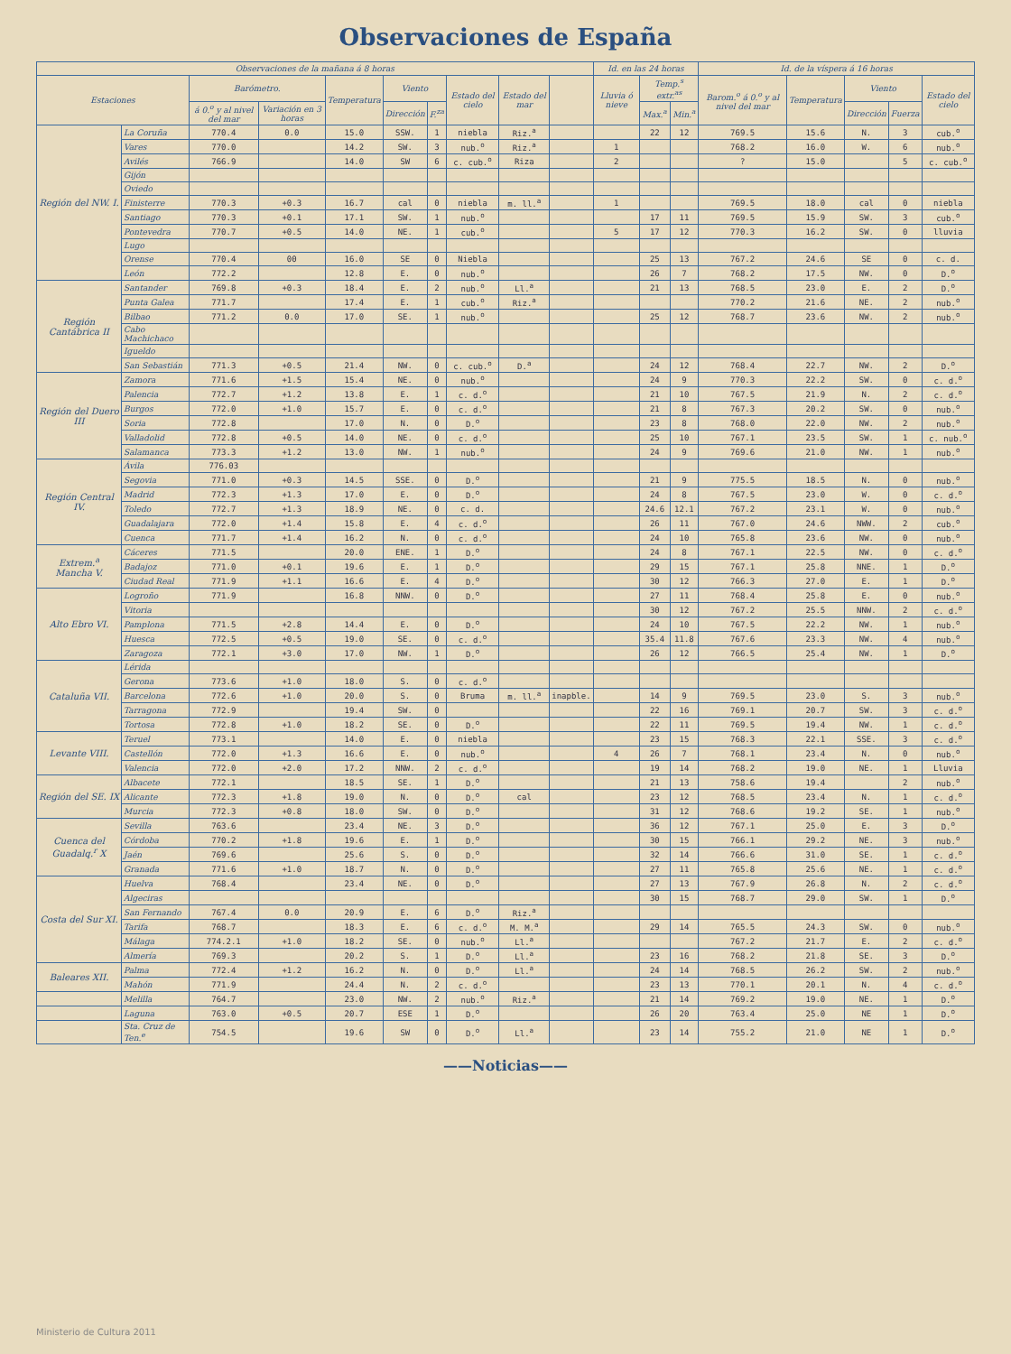Observaciones de España
| Observaciones de la mañana á 8 horas | | | | | | | | | | Id. en las 24 horas | | | Id. de la víspera á 16 horas | | | | |
| --- | --- | --- | --- | --- | --- | --- | --- | --- | --- | --- | --- | --- | --- | --- | --- | --- | --- |
| Estaciones | | Barómetro. | | Temperatura | Viento | | Estado del cielo | Estado del mar | | Lluvia ó nieve | Temp.<sup>s</sup> extr.<sup>as</sup> | | Barom.<sup>o</sup> á 0.<sup>o</sup> y al nivel del mar | Temperatura | Viento | | Estado del cielo |
| | | á 0.<sup>o</sup> y al nivel del mar | Variación en 3 horas | | Dirección | F.<sup>za</sup> | | | | | Max.<sup>a</sup> | Min.<sup>a</sup> | | | Dirección | Fuerza | |
| Región del NW. I. | La Coruña | 770.4 | 0.0 | 15.0 | SSW. | 1 | niebla | Riz.<sup>a</sup> | | | 22 | 12 | 769.5 | 15.6 | N. | 3 | cub.<sup>o</sup> |
| | Vares | 770.0 | | 14.2 | SW. | 3 | nub.<sup>o</sup> | Riz.<sup>a</sup> | | 1 | | | 768.2 | 16.0 | W. | 6 | nub.<sup>o</sup> |
| | Avilés | 766.9 | | 14.0 | SW | 6 | c. cub.<sup>o</sup> | Riza | | 2 | | | ? | 15.0 | | 5 | c. cub.<sup>o</sup> |
| | Gijón | | | | | | | | | | | | | | | | |
| | Oviedo | | | | | | | | | | | | | | | | |
| | Finisterre | 770.3 | +0.3 | 16.7 | cal | 0 | niebla | m. ll.<sup>a</sup> | | 1 | | | 769.5 | 18.0 | cal | 0 | niebla |
| | Santiago | 770.3 | +0.1 | 17.1 | SW. | 1 | nub.<sup>o</sup> | | | | 17 | 11 | 769.5 | 15.9 | SW. | 3 | cub.<sup>o</sup> |
| | Pontevedra | 770.7 | +0.5 | 14.0 | NE. | 1 | cub.<sup>o</sup> | | | 5 | 17 | 12 | 770.3 | 16.2 | SW. | 0 | lluvia |
| | Lugo | | | | | | | | | | | | | | | | |
| | Orense | 770.4 | 00 | 16.0 | SE | 0 | Niebla | | | | 25 | 13 | 767.2 | 24.6 | SE | 0 | c. d. |
| | León | 772.2 | | 12.8 | E. | 0 | nub.<sup>o</sup> | | | | 26 | 7 | 768.2 | 17.5 | NW. | 0 | D.<sup>o</sup> |
| Región Cantábrica II | Santander | 769.8 | +0.3 | 18.4 | E. | 2 | nub.<sup>o</sup> | Ll.<sup>a</sup> | | | 21 | 13 | 768.5 | 23.0 | E. | 2 | D.<sup>o</sup> |
| | Punta Galea | 771.7 | | 17.4 | E. | 1 | cub.<sup>o</sup> | Riz.<sup>a</sup> | | | | | 770.2 | 21.6 | NE. | 2 | nub.<sup>o</sup> |
| | Bilbao | 771.2 | 0.0 | 17.0 | SE. | 1 | nub.<sup>o</sup> | | | | 25 | 12 | 768.7 | 23.6 | NW. | 2 | nub.<sup>o</sup> |
| | Cabo Machichaco | | | | | | | | | | | | | | | | |
| | Igueldo | | | | | | | | | | | | | | | | |
| | San Sebastián | 771.3 | +0.5 | 21.4 | NW. | 0 | c. cub.<sup>o</sup> | D.<sup>a</sup> | | | 24 | 12 | 768.4 | 22.7 | NW. | 2 | D.<sup>o</sup> |
| Región del Duero III | Zamora | 771.6 | +1.5 | 15.4 | NE. | 0 | nub.<sup>o</sup> | | | | 24 | 9 | 770.3 | 22.2 | SW. | 0 | c. d.<sup>o</sup> |
| | Palencia | 772.7 | +1.2 | 13.8 | E. | 1 | c. d.<sup>o</sup> | | | | 21 | 10 | 767.5 | 21.9 | N. | 2 | c. d.<sup>o</sup> |
| | Burgos | 772.0 | +1.0 | 15.7 | E. | 0 | c. d.<sup>o</sup> | | | | 21 | 8 | 767.3 | 20.2 | SW. | 0 | nub.<sup>o</sup> |
| | Soria | 772.8 | | 17.0 | N. | 0 | D.<sup>o</sup> | | | | 23 | 8 | 768.0 | 22.0 | NW. | 2 | nub.<sup>o</sup> |
| | Valladolid | 772.8 | +0.5 | 14.0 | NE. | 0 | c. d.<sup>o</sup> | | | | 25 | 10 | 767.1 | 23.5 | SW. | 1 | c. nub.<sup>o</sup> |
| | Salamanca | 773.3 | +1.2 | 13.0 | NW. | 1 | nub.<sup>o</sup> | | | | 24 | 9 | 769.6 | 21.0 | NW. | 1 | nub.<sup>o</sup> |
| Región Central IV. | Ávila | 776.03 | | | | | | | | | | | | | | | |
| | Segovia | 771.0 | +0.3 | 14.5 | SSE. | 0 | D.<sup>o</sup> | | | | 21 | 9 | 775.5 | 18.5 | N. | 0 | nub.<sup>o</sup> |
| | Madrid | 772.3 | +1.3 | 17.0 | E. | 0 | D.<sup>o</sup> | | | | 24 | 8 | 767.5 | 23.0 | W. | 0 | c. d.<sup>o</sup> |
| | Toledo | 772.7 | +1.3 | 18.9 | NE. | 0 | c. d. | | | | 24.6 | 12.1 | 767.2 | 23.1 | W. | 0 | nub.<sup>o</sup> |
| | Guadalajara | 772.0 | +1.4 | 15.8 | E. | 4 | c. d.<sup>o</sup> | | | | 26 | 11 | 767.0 | 24.6 | NWW. | 2 | cub.<sup>o</sup> |
| | Cuenca | 771.7 | +1.4 | 16.2 | N. | 0 | c. d.<sup>o</sup> | | | | 24 | 10 | 765.8 | 23.6 | NW. | 0 | nub.<sup>o</sup> |
| Extrem.<sup>a</sup> Mancha V. | Cáceres | 771.5 | | 20.0 | ENE. | 1 | D.<sup>o</sup> | | | | 24 | 8 | 767.1 | 22.5 | NW. | 0 | c. d.<sup>o</sup> |
| | Badajoz | 771.0 | +0.1 | 19.6 | E. | 1 | D.<sup>o</sup> | | | | 29 | 15 | 767.1 | 25.8 | NNE. | 1 | D.<sup>o</sup> |
| | Ciudad Real | 771.9 | +1.1 | 16.6 | E. | 4 | D.<sup>o</sup> | | | | 30 | 12 | 766.3 | 27.0 | E. | 1 | D.<sup>o</sup> |
| Alto Ebro VI. | Logroño | 771.9 | | 16.8 | NNW. | 0 | D.<sup>o</sup> | | | | 27 | 11 | 768.4 | 25.8 | E. | 0 | nub.<sup>o</sup> |
| | Vitoria | | | | | | | | | | 30 | 12 | 767.2 | 25.5 | NNW. | 2 | c. d.<sup>o</sup> |
| | Pamplona | 771.5 | +2.8 | 14.4 | E. | 0 | D.<sup>o</sup> | | | | 24 | 10 | 767.5 | 22.2 | NW. | 1 | nub.<sup>o</sup> |
| | Huesca | 772.5 | +0.5 | 19.0 | SE. | 0 | c. d.<sup>o</sup> | | | | 35.4 | 11.8 | 767.6 | 23.3 | NW. | 4 | nub.<sup>o</sup> |
| | Zaragoza | 772.1 | +3.0 | 17.0 | NW. | 1 | D.<sup>o</sup> | | | | 26 | 12 | 766.5 | 25.4 | NW. | 1 | D.<sup>o</sup> |
| Cataluña VII. | Lérida | | | | | | | | | | | | | | | | |
| | Gerona | 773.6 | +1.0 | 18.0 | S. | 0 | c. d.<sup>o</sup> | | | | | | | | | | |
| | Barcelona | 772.6 | +1.0 | 20.0 | S. | 0 | Bruma | m. ll.<sup>a</sup> | inapble. | | 14 | 9 | 769.5 | 23.0 | S. | 3 | nub.<sup>o</sup> |
| | Tarragona | 772.9 | | 19.4 | SW. | 0 | | | | | 22 | 16 | 769.1 | 20.7 | SW. | 3 | c. d.<sup>o</sup> |
| | Tortosa | 772.8 | +1.0 | 18.2 | SE. | 0 | D.<sup>o</sup> | | | | 22 | 11 | 769.5 | 19.4 | NW. | 1 | c. d.<sup>o</sup> |
| Levante VIII. | Teruel | 773.1 | | 14.0 | E. | 0 | niebla | | | | 23 | 15 | 768.3 | 22.1 | SSE. | 3 | c. d.<sup>o</sup> |
| | Castellón | 772.0 | +1.3 | 16.6 | E. | 0 | nub.<sup>o</sup> | | | 4 | 26 | 7 | 768.1 | 23.4 | N. | 0 | nub.<sup>o</sup> |
| | Valencia | 772.0 | +2.0 | 17.2 | NNW. | 2 | c. d.<sup>o</sup> | | | | 19 | 14 | 768.2 | 19.0 | NE. | 1 | Lluvia |
| Región del SE. IX | Albacete | 772.1 | | 18.5 | SE. | 1 | D.<sup>o</sup> | | | | 21 | 13 | 758.6 | 19.4 | | 2 | nub.<sup>o</sup> |
| | Alicante | 772.3 | +1.8 | 19.0 | N. | 0 | D.<sup>o</sup> | cal | | | 23 | 12 | 768.5 | 23.4 | N. | 1 | c. d.<sup>o</sup> |
| | Murcia | 772.3 | +0.8 | 18.0 | SW. | 0 | D.<sup>o</sup> | | | | 31 | 12 | 768.6 | 19.2 | SE. | 1 | nub.<sup>o</sup> |
| Cuenca del Guadalq.<sup>r</sup> X | Sevilla | 763.6 | | 23.4 | NE. | 3 | D.<sup>o</sup> | | | | 36 | 12 | 767.1 | 25.0 | E. | 3 | D.<sup>o</sup> |
| | Córdoba | 770.2 | +1.8 | 19.6 | E. | 1 | D.<sup>o</sup> | | | | 30 | 15 | 766.1 | 29.2 | NE. | 3 | nub.<sup>o</sup> |
| | Jaén | 769.6 | | 25.6 | S. | 0 | D.<sup>o</sup> | | | | 32 | 14 | 766.6 | 31.0 | SE. | 1 | c. d.<sup>o</sup> |
| | Granada | 771.6 | +1.0 | 18.7 | N. | 0 | D.<sup>o</sup> | | | | 27 | 11 | 765.8 | 25.6 | NE. | 1 | c. d.<sup>o</sup> |
| Costa del Sur XI. | Huelva | 768.4 | | 23.4 | NE. | 0 | D.<sup>o</sup> | | | | 27 | 13 | 767.9 | 26.8 | N. | 2 | c. d.<sup>o</sup> |
| | Algeciras | | | | | | | | | | 30 | 15 | 768.7 | 29.0 | SW. | 1 | D.<sup>o</sup> |
| | San Fernando | 767.4 | 0.0 | 20.9 | E. | 6 | D.<sup>o</sup> | Riz.<sup>a</sup> | | | | | | | | | |
| | Tarifa | 768.7 | | 18.3 | E. | 6 | c. d.<sup>o</sup> | M. M.<sup>a</sup> | | | 29 | 14 | 765.5 | 24.3 | SW. | 0 | nub.<sup>o</sup> |
| | Málaga | 774.2.1 | +1.0 | 18.2 | SE. | 0 | nub.<sup>o</sup> | Ll.<sup>a</sup> | | | | | 767.2 | 21.7 | E. | 2 | c. d.<sup>o</sup> |
| | Almería | 769.3 | | 20.2 | S. | 1 | D.<sup>o</sup> | Ll.<sup>a</sup> | | | 23 | 16 | 768.2 | 21.8 | SE. | 3 | D.<sup>o</sup> |
| Baleares XII. | Palma | 772.4 | +1.2 | 16.2 | N. | 0 | D.<sup>o</sup> | Ll.<sup>a</sup> | | | 24 | 14 | 768.5 | 26.2 | SW. | 2 | nub.<sup>o</sup> |
| | Mahón | 771.9 | | 24.4 | N. | 2 | c. d.<sup>o</sup> | | | | 23 | 13 | 770.1 | 20.1 | N. | 4 | c. d.<sup>o</sup> |
| | Melilla | 764.7 | | 23.0 | NW. | 2 | nub.<sup>o</sup> | Riz.<sup>a</sup> | | | 21 | 14 | 769.2 | 19.0 | NE. | 1 | D.<sup>o</sup> |
| | Laguna | 763.0 | +0.5 | 20.7 | ESE | 1 | D.<sup>o</sup> | | | | 26 | 20 | 763.4 | 25.0 | NE | 1 | D.<sup>o</sup> |
| | Sta. Cruz de Ten.<sup>e</sup> | 754.5 | | 19.6 | SW | 0 | D.<sup>o</sup> | Ll.<sup>a</sup> | | | 23 | 14 | 755.2 | 21.0 | NE | 1 | D.<sup>o</sup> |
——Noticias——
Ministerio de Cultura 2011